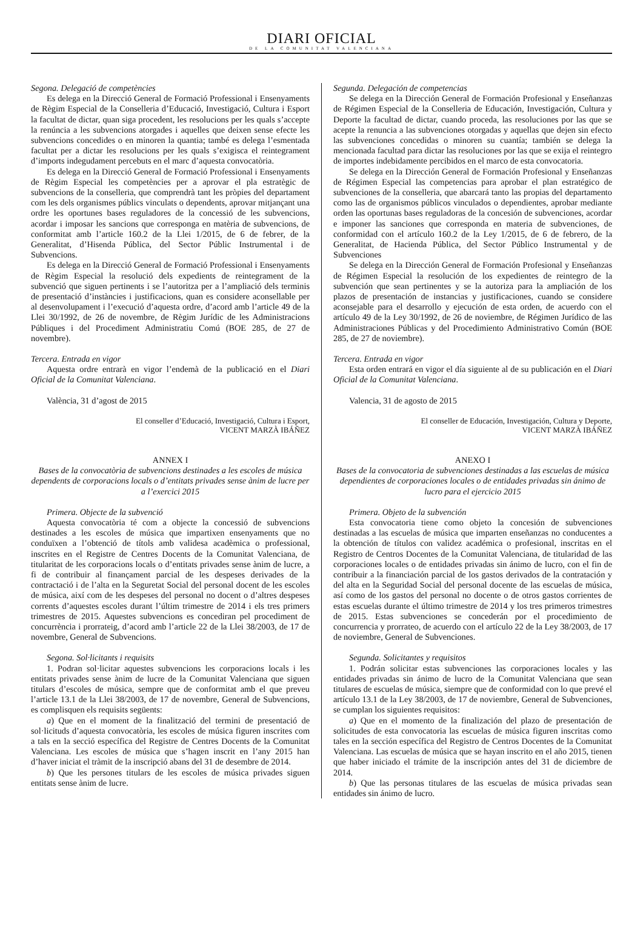DIARI OFICIAL
DE LA COMUNITAT VALENCIANA
Segona. Delegació de competències
Es delega en la Direcció General de Formació Professional i Ensenyaments de Règim Especial de la Conselleria d’Educació, Investigació, Cultura i Esport la facultat de dictar, quan siga procedent, les resolucions per les quals s’accepte la renúncia a les subvencions atorgades i aquelles que deixen sense efecte les subvencions concedides o en minoren la quantia; també es delega l’esmentada facultat per a dictar les resolucions per les quals s’exigisca el reintegrament d’imports indegudament percebuts en el marc d’aquesta convocatòria.
Es delega en la Direcció General de Formació Professional i Ensenyaments de Règim Especial les competències per a aprovar el pla estratègic de subvencions de la conselleria, que comprendrà tant les pròpies del departament com les dels organismes públics vinculats o dependents, aprovar mitjançant una ordre les oportunes bases reguladores de la concessió de les subvencions, acordar i imposar les sancions que corresponga en matèria de subvencions, de conformitat amb l’article 160.2 de la Llei 1/2015, de 6 de febrer, de la Generalitat, d’Hisenda Pública, del Sector Públic Instrumental i de Subvencions.
Es delega en la Direcció General de Formació Professional i Ensenyaments de Règim Especial la resolució dels expedients de reintegrament de la subvenció que siguen pertinents i se l’autoritza per a l’ampliació dels terminis de presentació d’instàncies i justificacions, quan es considere aconsellable per al desenvolupament i l’execució d’aquesta ordre, d’acord amb l’article 49 de la Llei 30/1992, de 26 de novembre, de Règim Jurídic de les Administracions Públiques i del Procediment Administratiu Comú (BOE 285, de 27 de novembre).
Tercera. Entrada en vigor
Aquesta ordre entrarà en vigor l’endemà de la publicació en el Diari Oficial de la Comunitat Valenciana.
València, 31 d’agost de 2015
El conseller d’Educació, Investigació, Cultura i Esport,
VICENT MARZÀ IBÁÑEZ
ANNEX I
Bases de la convocatòria de subvencions destinades a les escoles de música dependents de corporacions locals o d’entitats privades sense ànim de lucre per a l’exercici 2015
Primera. Objecte de la subvenció
Aquesta convocatòria té com a objecte la concessió de subvencions destinades a les escoles de música que impartixen ensenyaments que no conduïxen a l’obtenció de títols amb validesa acadèmica o professional, inscrites en el Registre de Centres Docents de la Comunitat Valenciana, de titularitat de les corporacions locals o d’entitats privades sense ànim de lucre, a fi de contribuir al finançament parcial de les despeses derivades de la contractació i de l’alta en la Seguretat Social del personal docent de les escoles de música, així com de les despeses del personal no docent o d’altres despeses corrents d’aquestes escoles durant l’últim trimestre de 2014 i els tres primers trimestres de 2015. Aquestes subvencions es concediran pel procediment de concurrència i prorrateig, d’acord amb l’article 22 de la Llei 38/2003, de 17 de novembre, General de Subvencions.
Segona. Sol·licitants i requisits
1. Podran sol·licitar aquestes subvencions les corporacions locals i les entitats privades sense ànim de lucre de la Comunitat Valenciana que siguen titulars d’escoles de música, sempre que de conformitat amb el que preveu l’article 13.1 de la Llei 38/2003, de 17 de novembre, General de Subvencions, es complisquen els requisits següents:
a) Que en el moment de la finalització del termini de presentació de sol·licituds d’aquesta convocatòria, les escoles de música figuren inscrites com a tals en la secció específica del Registre de Centres Docents de la Comunitat Valenciana. Les escoles de música que s’hagen inscrit en l’any 2015 han d’haver iniciat el tràmit de la inscripció abans del 31 de desembre de 2014.
b) Que les persones titulars de les escoles de música privades siguen entitats sense ànim de lucre.
Segunda. Delegación de competencias
Se delega en la Dirección General de Formación Profesional y Enseñanzas de Régimen Especial de la Conselleria de Educación, Investigación, Cultura y Deporte la facultad de dictar, cuando proceda, las resoluciones por las que se acepte la renuncia a las subvenciones otorgadas y aquellas que dejen sin efecto las subvenciones concedidas o minoren su cuantía; también se delega la mencionada facultad para dictar las resoluciones por las que se exija el reintegro de importes indebidamente percibidos en el marco de esta convocatoria.
Se delega en la Dirección General de Formación Profesional y Enseñanzas de Régimen Especial las competencias para aprobar el plan estratégico de subvenciones de la conselleria, que abarcará tanto las propias del departamento como las de organismos públicos vinculados o dependientes, aprobar mediante orden las oportunas bases reguladoras de la concesión de subvenciones, acordar e imponer las sanciones que corresponda en materia de subvenciones, de conformidad con el artículo 160.2 de la Ley 1/2015, de 6 de febrero, de la Generalitat, de Hacienda Pública, del Sector Público Instrumental y de Subvenciones
Se delega en la Dirección General de Formación Profesional y Enseñanzas de Régimen Especial la resolución de los expedientes de reintegro de la subvención que sean pertinentes y se la autoriza para la ampliación de los plazos de presentación de instancias y justificaciones, cuando se considere aconsejable para el desarrollo y ejecución de esta orden, de acuerdo con el artículo 49 de la Ley 30/1992, de 26 de noviembre, de Régimen Jurídico de las Administraciones Públicas y del Procedimiento Administrativo Común (BOE 285, de 27 de noviembre).
Tercera. Entrada en vigor
Esta orden entrará en vigor el día siguiente al de su publicación en el Diari Oficial de la Comunitat Valenciana.
Valencia, 31 de agosto de 2015
El conseller de Educación, Investigación, Cultura y Deporte,
VICENT MARZÀ IBÁÑEZ
ANEXO I
Bases de la convocatoria de subvenciones destinadas a las escuelas de música dependientes de corporaciones locales o de entidades privadas sin ánimo de lucro para el ejercicio 2015
Primera. Objeto de la subvención
Esta convocatoria tiene como objeto la concesión de subvenciones destinadas a las escuelas de música que imparten enseñanzas no conducentes a la obtención de títulos con validez académica o profesional, inscritas en el Registro de Centros Docentes de la Comunitat Valenciana, de titularidad de las corporaciones locales o de entidades privadas sin ánimo de lucro, con el fin de contribuir a la financiación parcial de los gastos derivados de la contratación y del alta en la Seguridad Social del personal docente de las escuelas de música, así como de los gastos del personal no docente o de otros gastos corrientes de estas escuelas durante el último trimestre de 2014 y los tres primeros trimestres de 2015. Estas subvenciones se concederán por el procedimiento de concurrencia y prorrateo, de acuerdo con el artículo 22 de la Ley 38/2003, de 17 de noviembre, General de Subvenciones.
Segunda. Solicitantes y requisitos
1. Podrán solicitar estas subvenciones las corporaciones locales y las entidades privadas sin ánimo de lucro de la Comunitat Valenciana que sean titulares de escuelas de música, siempre que de conformidad con lo que prevé el artículo 13.1 de la Ley 38/2003, de 17 de noviembre, General de Subvenciones, se cumplan los siguientes requisitos:
a) Que en el momento de la finalización del plazo de presentación de solicitudes de esta convocatoria las escuelas de música figuren inscritas como tales en la sección específica del Registro de Centros Docentes de la Comunitat Valenciana. Las escuelas de música que se hayan inscrito en el año 2015, tienen que haber iniciado el trámite de la inscripción antes del 31 de diciembre de 2014.
b) Que las personas titulares de las escuelas de música privadas sean entidades sin ánimo de lucro.